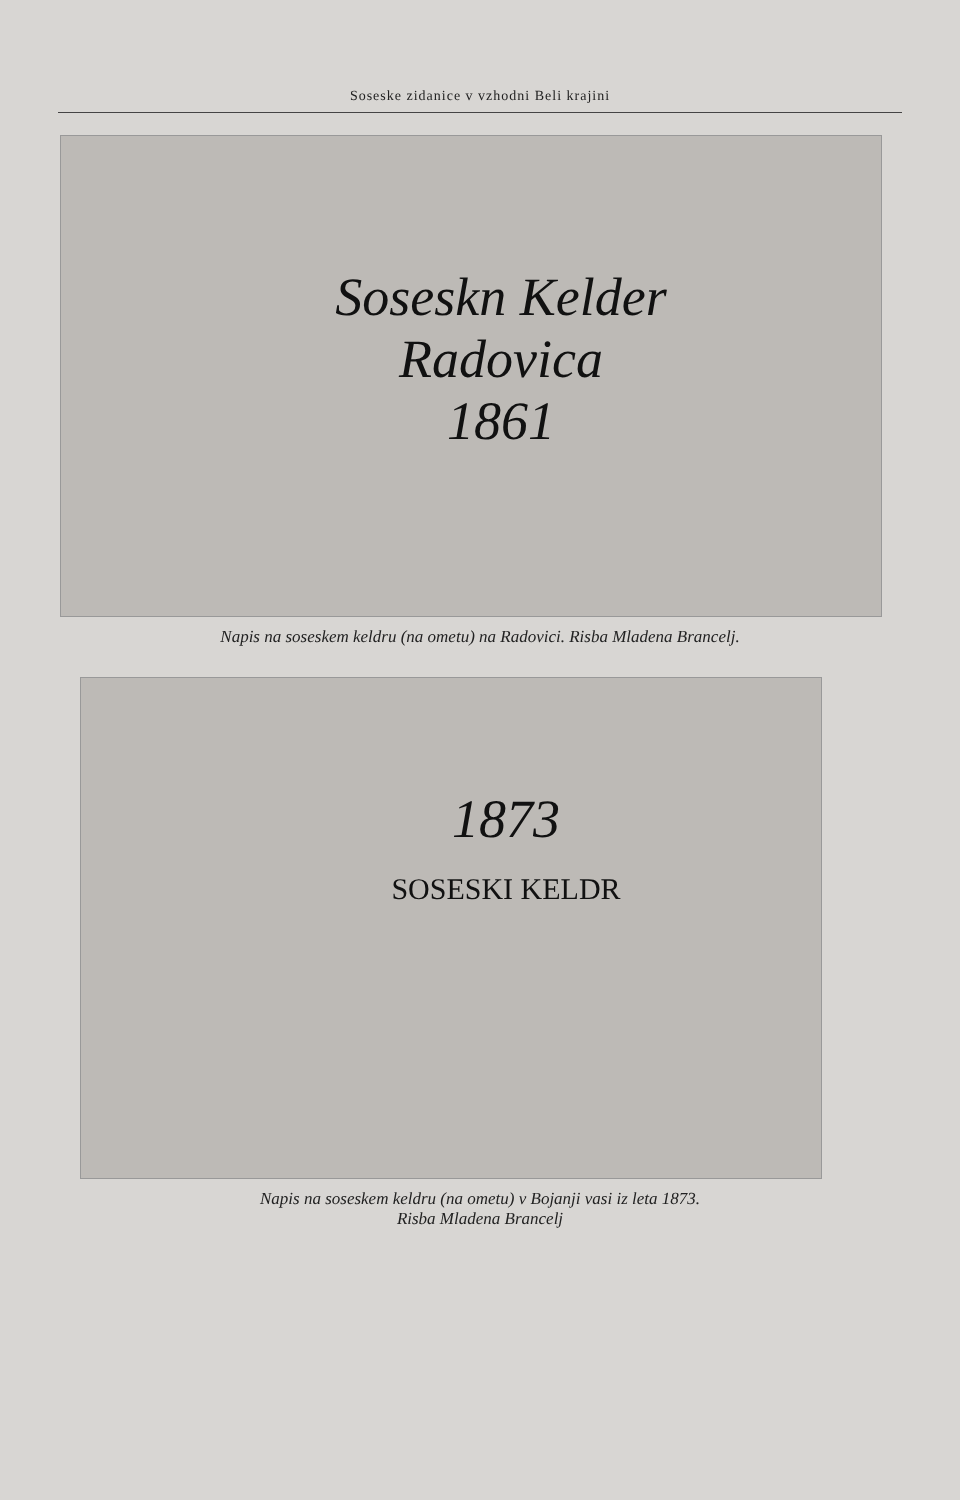Soseske zidanice v vzhodni Beli krajini
Soseskn Kelder
Radovica
1861
Napis na soseskem keldru (na ometu) na Radovici. Risba Mladena Brancelj.
1873
SOSESKI KELDR
Napis na soseskem keldru (na ometu) v Bojanji vasi iz leta 1873.
Risba Mladena Brancelj